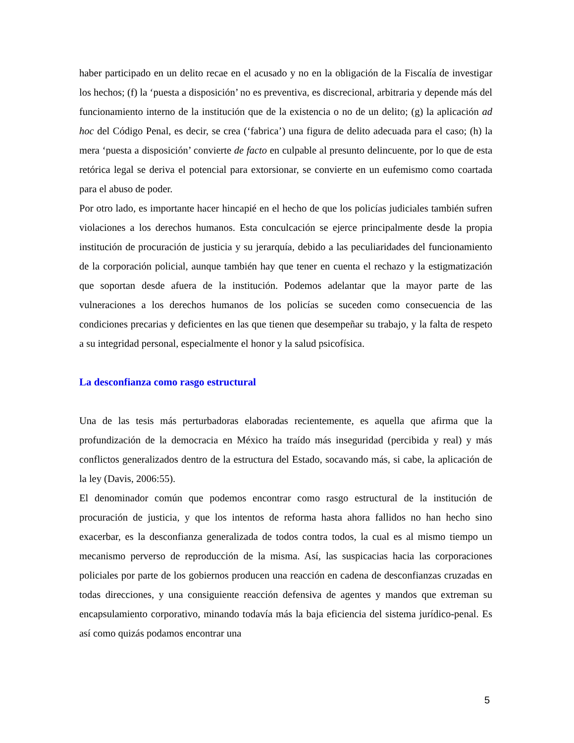haber participado en un delito recae en el acusado y no en la obligación de la Fiscalía de investigar los hechos; (f) la ‘puesta a disposición’ no es preventiva, es discrecional, arbitraria y depende más del funcionamiento interno de la institución que de la existencia o no de un delito; (g) la aplicación ad hoc del Código Penal, es decir, se crea (‘fabrica’) una figura de delito adecuada para el caso; (h) la mera ‘puesta a disposición’ convierte de facto en culpable al presunto delincuente, por lo que de esta retórica legal se deriva el potencial para extorsionar, se convierte en un eufemismo como coartada para el abuso de poder.
Por otro lado, es importante hacer hincapié en el hecho de que los policías judiciales también sufren violaciones a los derechos humanos. Esta conculcación se ejerce principalmente desde la propia institución de procuración de justicia y su jerarquía, debido a las peculiaridades del funcionamiento de la corporación policial, aunque también hay que tener en cuenta el rechazo y la estigmatización que soportan desde afuera de la institución. Podemos adelantar que la mayor parte de las vulneraciones a los derechos humanos de los policías se suceden como consecuencia de las condiciones precarias y deficientes en las que tienen que desempeñar su trabajo, y la falta de respeto a su integridad personal, especialmente el honor y la salud psicofísica.
La desconfianza como rasgo estructural
Una de las tesis más perturbadoras elaboradas recientemente, es aquella que afirma que la profundización de la democracia en México ha traído más inseguridad (percibida y real) y más conflictos generalizados dentro de la estructura del Estado, socavando más, si cabe, la aplicación de la ley (Davis, 2006:55).
El denominador común que podemos encontrar como rasgo estructural de la institución de procuración de justicia, y que los intentos de reforma hasta ahora fallidos no han hecho sino exacerbar, es la desconfianza generalizada de todos contra todos, la cual es al mismo tiempo un mecanismo perverso de reproducción de la misma. Así, las suspicacias hacia las corporaciones policiales por parte de los gobiernos producen una reacción en cadena de desconfianzas cruzadas en todas direcciones, y una consiguiente reacción defensiva de agentes y mandos que extreman su encapsulamiento corporativo, minando todavía más la baja eficiencia del sistema jurídico-penal. Es así como quizás podamos encontrar una
5